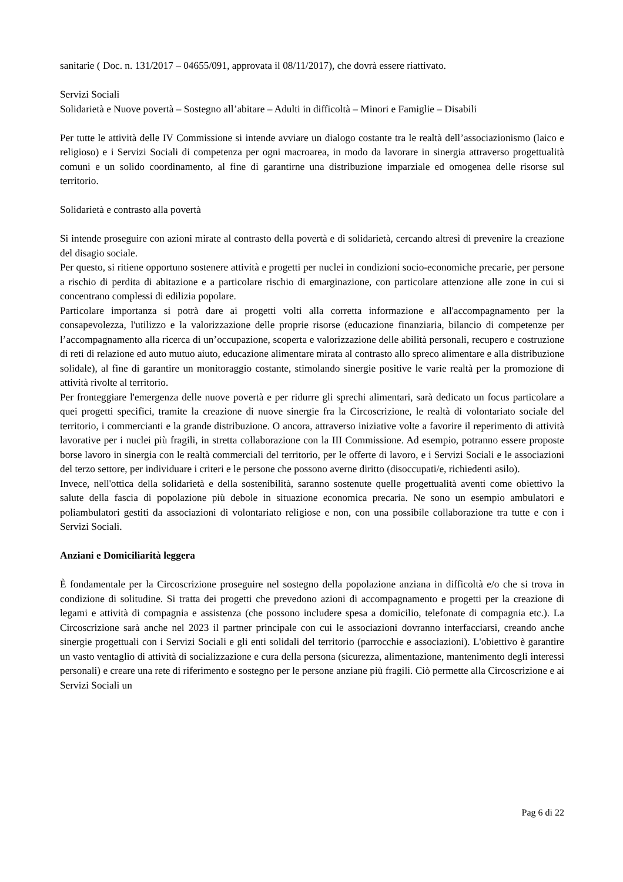sanitarie ( Doc. n. 131/2017 – 04655/091, approvata il 08/11/2017), che dovrà essere riattivato.
Servizi Sociali
Solidarietà e Nuove povertà – Sostegno all’abitare – Adulti in difficoltà – Minori e Famiglie – Disabili
Per tutte le attività delle IV Commissione si intende avviare un dialogo costante tra le realtà dell’associazionismo (laico e religioso) e i Servizi Sociali di competenza per ogni macroarea, in modo da lavorare in sinergia attraverso progettualità comuni e un solido coordinamento, al fine di garantirne una distribuzione imparziale ed omogenea delle risorse sul territorio.
Solidarietà e contrasto alla povertà
Si intende proseguire con azioni mirate al contrasto della povertà e di solidarietà, cercando altresì di prevenire la creazione del disagio sociale.
Per questo, si ritiene opportuno sostenere attività e progetti per nuclei in condizioni socio-economiche precarie, per persone a rischio di perdita di abitazione e a particolare rischio di emarginazione, con particolare attenzione alle zone in cui si concentrano complessi di edilizia popolare.
Particolare importanza si potrà dare ai progetti volti alla corretta informazione e all'accompagnamento per la consapevolezza, l'utilizzo e la valorizzazione delle proprie risorse (educazione finanziaria, bilancio di competenze per l’accompagnamento alla ricerca di un’occupazione, scoperta e valorizzazione delle abilità personali, recupero e costruzione di reti di relazione ed auto mutuo aiuto, educazione alimentare mirata al contrasto allo spreco alimentare e alla distribuzione solidale), al fine di garantire un monitoraggio costante, stimolando sinergie positive le varie realtà per la promozione di attività rivolte al territorio.
Per fronteggiare l'emergenza delle nuove povertà e per ridurre gli sprechi alimentari, sarà dedicato un focus particolare a quei progetti specifici, tramite la creazione di nuove sinergie fra la Circoscrizione, le realtà di volontariato sociale del territorio, i commercianti e la grande distribuzione. O ancora, attraverso iniziative volte a favorire il reperimento di attività lavorative per i nuclei più fragili, in stretta collaborazione con la III Commissione. Ad esempio, potranno essere proposte borse lavoro in sinergia con le realtà commerciali del territorio, per le offerte di lavoro, e i Servizi Sociali e le associazioni del terzo settore, per individuare i criteri e le persone che possono averne diritto (disoccupati/e, richiedenti asilo).
Invece, nell'ottica della solidarietà e della sostenibilità, saranno sostenute quelle progettualità aventi come obiettivo la salute della fascia di popolazione più debole in situazione economica precaria. Ne sono un esempio ambulatori e poliambulatori gestiti da associazioni di volontariato religiose e non, con una possibile collaborazione tra tutte e con i Servizi Sociali.
Anziani e Domiciliarità leggera
È fondamentale per la Circoscrizione proseguire nel sostegno della popolazione anziana in difficoltà e/o che si trova in condizione di solitudine. Si tratta dei progetti che prevedono azioni di accompagnamento e progetti per la creazione di legami e attività di compagnia e assistenza (che possono includere spesa a domicilio, telefonate di compagnia etc.). La Circoscrizione sarà anche nel 2023 il partner principale con cui le associazioni dovranno interfacciarsi, creando anche sinergie progettuali con i Servizi Sociali e gli enti solidali del territorio (parrocchie e associazioni). L'obiettivo è garantire un vasto ventaglio di attività di socializzazione e cura della persona (sicurezza, alimentazione, mantenimento degli interessi personali) e creare una rete di riferimento e sostegno per le persone anziane più fragili. Ciò permette alla Circoscrizione e ai Servizi Sociali un
Pag 6 di 22